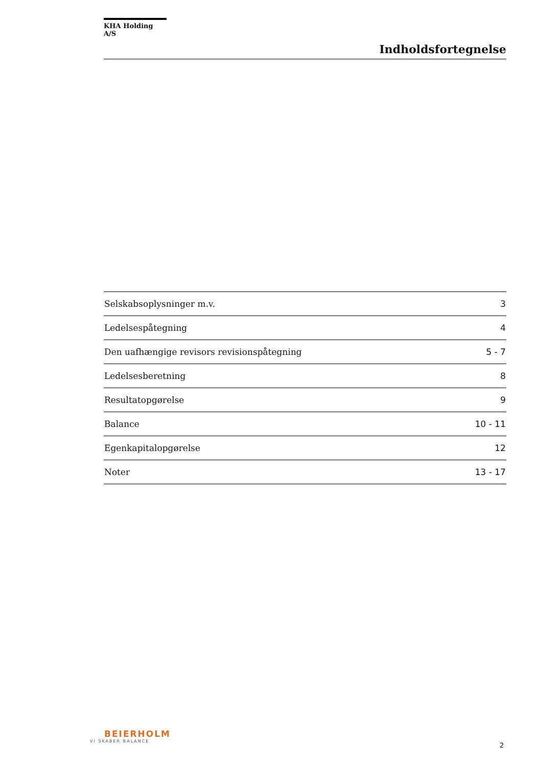KHA Holding A/S
Indholdsfortegnelse
| Selskabsoplysninger m.v. | 3 |
| Ledelsespåtegning | 4 |
| Den uafhængige revisors revisionspåtegning | 5 - 7 |
| Ledelsesberetning | 8 |
| Resultatopgørelse | 9 |
| Balance | 10 - 11 |
| Egenkapitalopgørelse | 12 |
| Noter | 13 - 17 |
BEIERHOLM
VI SKABER BALANCE
2